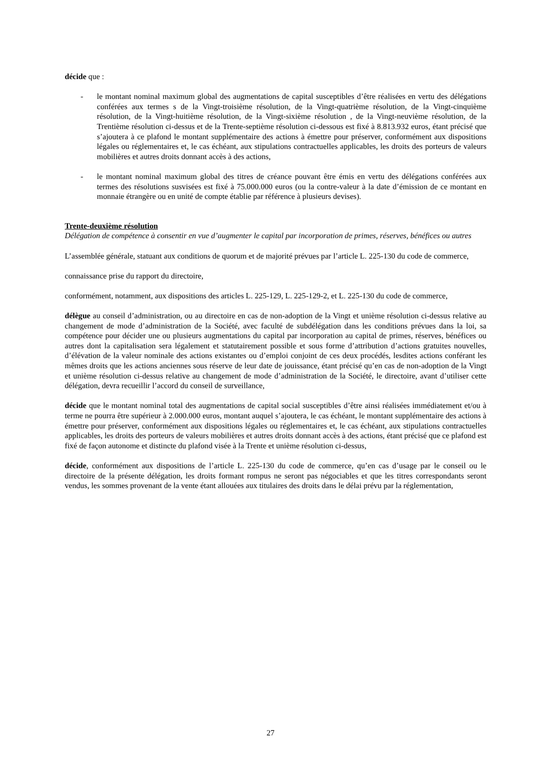décide que :
- le montant nominal maximum global des augmentations de capital susceptibles d’être réalisées en vertu des délégations conférées aux termes s de la Vingt-troisième résolution, de la Vingt-quatrième résolution, de la Vingt-cinquième résolution, de la Vingt-huitième résolution, de la Vingt-sixième résolution , de la Vingt-neuvième résolution, de la Trentième résolution ci-dessus et de la Trente-septième résolution ci-dessous est fixé à 8.813.932 euros, étant précisé que s’ajoutera à ce plafond le montant supplémentaire des actions à émettre pour préserver, conformément aux dispositions légales ou réglementaires et, le cas échéant, aux stipulations contractuelles applicables, les droits des porteurs de valeurs mobilières et autres droits donnant accès à des actions,
- le montant nominal maximum global des titres de créance pouvant être émis en vertu des délégations conférées aux termes des résolutions susvisées est fixé à 75.000.000 euros (ou la contre-valeur à la date d’émission de ce montant en monnaie étrangère ou en unité de compte établie par référence à plusieurs devises).
Trente-deuxième résolution
Délégation de compétence à consentir en vue d’augmenter le capital par incorporation de primes, réserves, bénéfices ou autres
L’assemblée générale, statuant aux conditions de quorum et de majorité prévues par l’article L. 225-130 du code de commerce,
connaissance prise du rapport du directoire,
conformément, notamment, aux dispositions des articles L. 225-129, L. 225-129-2, et L. 225-130 du code de commerce,
délègue au conseil d’administration, ou au directoire en cas de non-adoption de la Vingt et unième résolution ci-dessus relative au changement de mode d’administration de la Société, avec faculté de subdélégation dans les conditions prévues dans la loi, sa compétence pour décider une ou plusieurs augmentations du capital par incorporation au capital de primes, réserves, bénéfices ou autres dont la capitalisation sera légalement et statutairement possible et sous forme d’attribution d’actions gratuites nouvelles, d’élévation de la valeur nominale des actions existantes ou d’emploi conjoint de ces deux procédés, lesdites actions conférant les mêmes droits que les actions anciennes sous réserve de leur date de jouissance, étant précisé qu’en cas de non-adoption de la Vingt et unième résolution ci-dessus relative au changement de mode d’administration de la Société, le directoire, avant d’utiliser cette délégation, devra recueillir l’accord du conseil de surveillance,
décide que le montant nominal total des augmentations de capital social susceptibles d’être ainsi réalisées immédiatement et/ou à terme ne pourra être supérieur à 2.000.000 euros, montant auquel s’ajoutera, le cas échéant, le montant supplémentaire des actions à émettre pour préserver, conformément aux dispositions légales ou réglementaires et, le cas échéant, aux stipulations contractuelles applicables, les droits des porteurs de valeurs mobilières et autres droits donnant accès à des actions, étant précisé que ce plafond est fixé de façon autonome et distincte du plafond visée à la Trente et unième résolution ci-dessus,
décide, conformément aux dispositions de l’article L. 225-130 du code de commerce, qu’en cas d’usage par le conseil ou le directoire de la présente délégation, les droits formant rompus ne seront pas négociables et que les titres correspondants seront vendus, les sommes provenant de la vente étant allouées aux titulaires des droits dans le délai prévu par la réglementation,
27